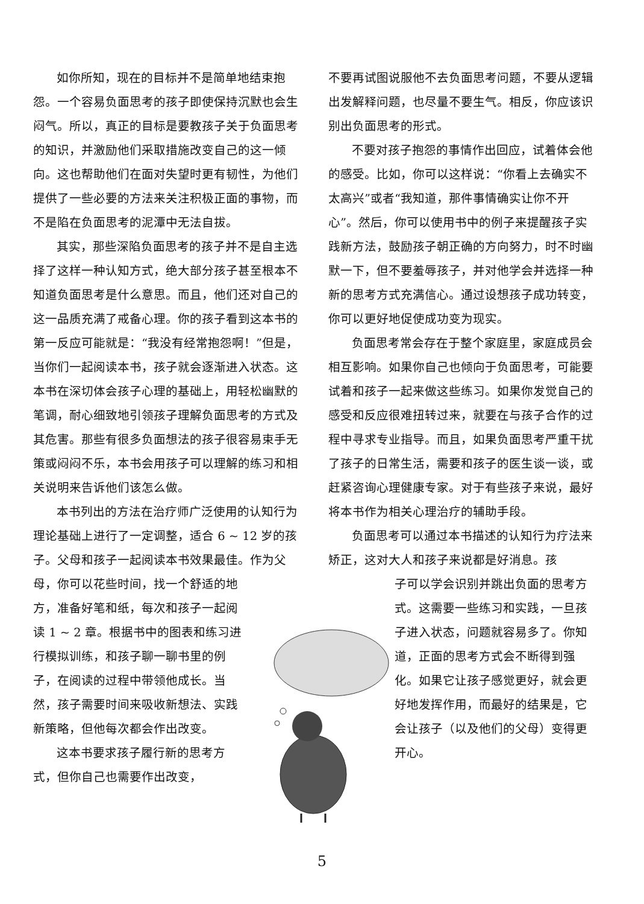如你所知，现在的目标并不是简单地结束抱怨。一个容易负面思考的孩子即使保持沉默也会生闷气。所以，真正的目标是要教孩子关于负面思考的知识，并激励他们采取措施改变自己的这一倾向。这也帮助他们在面对失望时更有韧性，为他们提供了一些必要的方法来关注积极正面的事物，而不是陷在负面思考的泥潭中无法自拔。
其实，那些深陷负面思考的孩子并不是自主选择了这样一种认知方式，绝大部分孩子甚至根本不知道负面思考是什么意思。而且，他们还对自己的这一品质充满了戒备心理。你的孩子看到这本书的第一反应可能就是：“我没有经常抱怨啊！”但是，当你们一起阅读本书，孩子就会逐渐进入状态。这本书在深切体会孩子心理的基础上，用轻松幽默的笔调，耐心细致地引领孩子理解负面思考的方式及其危害。那些有很多负面想法的孩子很容易束手无策或闷闷不乐，本书会用孩子可以理解的练习和相关说明来告诉他们该怎么做。
本书列出的方法在治疗师广泛使用的认知行为理论基础上进行了一定调整，适合 6 ~ 12 岁的孩子。父母和孩子一起阅读本书效果最佳。作为父母，你可以花些时间，找一个舒适的地
方，准备好笔和纸，每次和孩子一起阅读 1 ~ 2 章。根据书中的图表和练习进行模拟训练，和孩子聊一聊书里的例子，在阅读的过程中带领他成长。当然，孩子需要时间来吸收新想法、实践新策略，但他每次都会作出改变。
这本书要求孩子履行新的思考方式，但你自己也需要作出改变，
不要再试图说服他不去负面思考问题，不要从逻辑出发解释问题，也尽量不要生气。相反，你应该识别出负面思考的形式。
不要对孩子抱怨的事情作出回应，试着体会他的感受。比如，你可以这样说：“你看上去确实不太高兴”或者“我知道，那件事情确实让你不开心”。然后，你可以使用书中的例子来提醒孩子实践新方法，鼓励孩子朝正确的方向努力，时不时幽默一下，但不要羞辱孩子，并对他学会并选择一种新的思考方式充满信心。通过设想孩子成功转变，你可以更好地促使成功变为现实。
负面思考常会存在于整个家庭里，家庭成员会相互影响。如果你自己也倾向于负面思考，可能要试着和孩子一起来做这些练习。如果你发觉自己的感受和反应很难扭转过来，就要在与孩子合作的过程中寻求专业指导。而且，如果负面思考严重干扰了孩子的日常生活，需要和孩子的医生谈一谈，或赶紧咨询心理健康专家。对于有些孩子来说，最好将本书作为相关心理治疗的辅助手段。
负面思考可以通过本书描述的认知行为疗法来矫正，这对大人和孩子来说都是好消息。孩
子可以学会识别并跳出负面的思考方式。这需要一些练习和实践，一旦孩子进入状态，问题就容易多了。你知道，正面的思考方式会不断得到强化。如果它让孩子感觉更好，就会更好地发挥作用，而最好的结果是，它会让孩子（以及他们的父母）变得更开心。
5